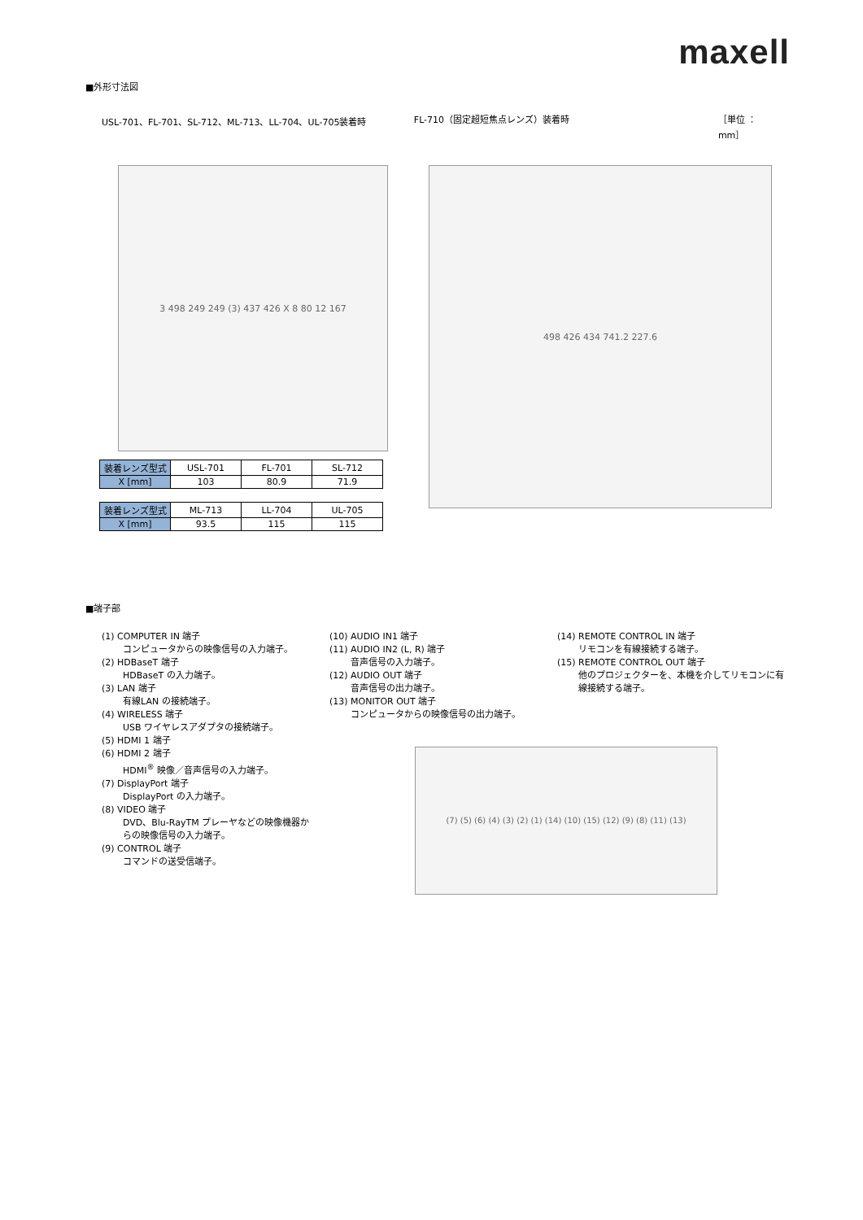maxell
■外形寸法図
USL-701、FL-701、SL-712、ML-713、LL-704、UL-705装着時 FL-710（固定超短焦点レンズ）装着時 ［単位 ： mm］
3 498 249 249 (3) 437 426 X 8 80 12 167
498 426 434 741.2 227.6
| 装着レンズ型式 | USL-701 | FL-701 | SL-712 |
| X [mm] | 103 | 80.9 | 71.9 |
| 装着レンズ型式 | ML-713 | LL-704 | UL-705 |
| X [mm] | 93.5 | 115 | 115 |
■端子部
(1) COMPUTER IN 端子
コンピュータからの映像信号の入力端子。
(2) HDBaseT 端子
HDBaseT の入力端子。
(3) LAN 端子
有線LAN の接続端子。
(4) WIRELESS 端子
USB ワイヤレスアダプタの接続端子。
(5) HDMI 1 端子
(6) HDMI 2 端子
HDMI<sup>®</sup> 映像／音声信号の入力端子。
(7) DisplayPort 端子
DisplayPort の入力端子。
(8) VIDEO 端子
DVD、Blu-RayTM プレーヤなどの映像機器からの映像信号の入力端子。
(9) CONTROL 端子
コマンドの送受信端子。
(10) AUDIO IN1 端子
(11) AUDIO IN2 (L, R) 端子
音声信号の入力端子。
(12) AUDIO OUT 端子
音声信号の出力端子。
(13) MONITOR OUT 端子
コンピュータからの映像信号の出力端子。
(14) REMOTE CONTROL IN 端子
リモコンを有線接続する端子。
(15) REMOTE CONTROL OUT 端子
他のプロジェクターを、本機を介してリモコンに有線接続する端子。
(7) (5) (6) (4) (3) (2) (1) (14) (10) (15) (12) (9) (8) (11) (13)